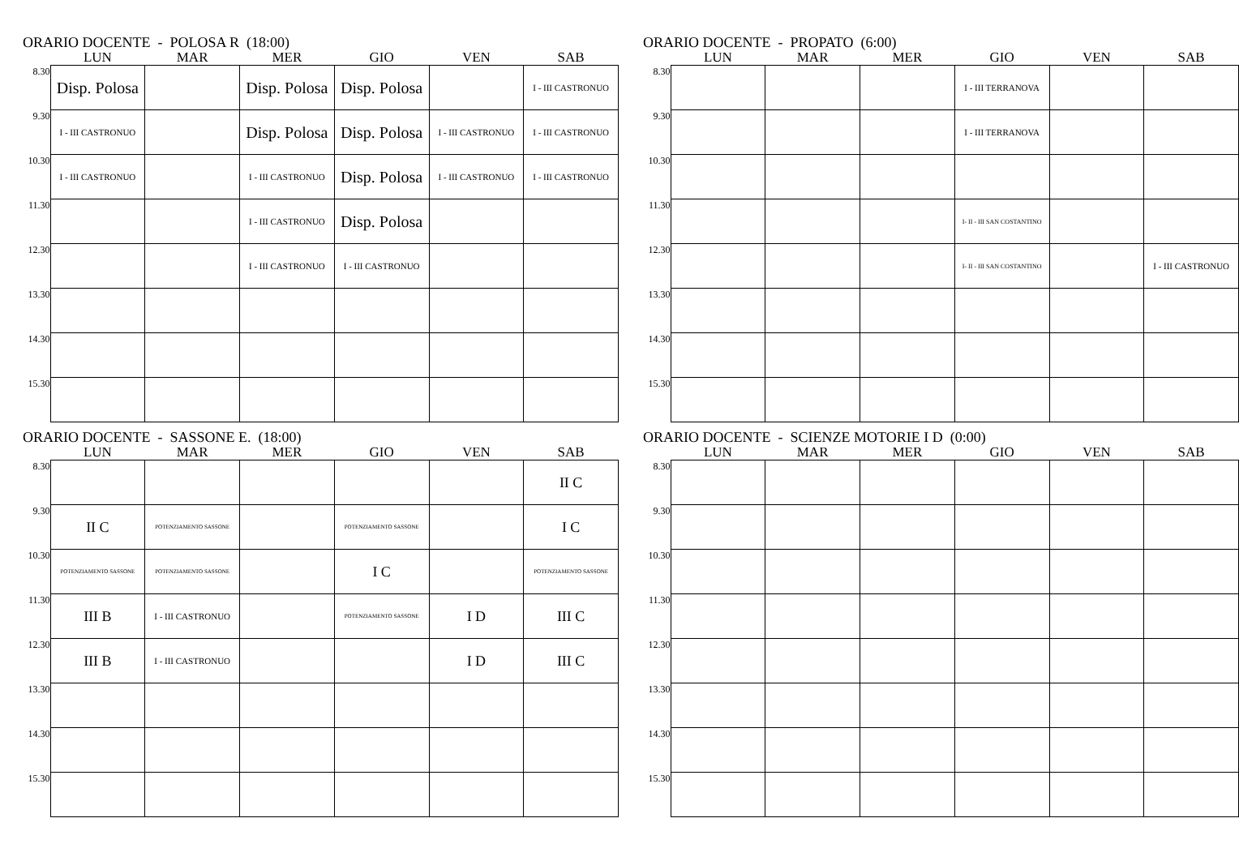ORARIO DOCENTE - POLOSA R (18:00)
| | LUN | MAR | MER | GIO | VEN | SAB |
| --- | --- | --- | --- | --- | --- | --- |
| 8.30 | Disp. Polosa | | Disp. Polosa | Disp. Polosa | | I - III CASTRONUO |
| 9.30 | I - III CASTRONUO | | Disp. Polosa | Disp. Polosa | I - III CASTRONUO | I - III CASTRONUO |
| 10.30 | I - III CASTRONUO | | I - III CASTRONUO | Disp. Polosa | I - III CASTRONUO | I - III CASTRONUO |
| 11.30 | | | I - III CASTRONUO | Disp. Polosa | | |
| 12.30 | | | I - III CASTRONUO | I - III CASTRONUO | | |
| 13.30 | | | | | | |
| 14.30 | | | | | | |
| 15.30 | | | | | | |
ORARIO DOCENTE - PROPATO (6:00)
| | LUN | MAR | MER | GIO | VEN | SAB |
| --- | --- | --- | --- | --- | --- | --- |
| 8.30 | | | | I - III TERRANOVA | | |
| 9.30 | | | | I - III TERRANOVA | | |
| 10.30 | | | | | | |
| 11.30 | | | | I- II - III SAN COSTANTINO | | |
| 12.30 | | | | I- II - III SAN COSTANTINO | | I - III CASTRONUO |
| 13.30 | | | | | | |
| 14.30 | | | | | | |
| 15.30 | | | | | | |
ORARIO DOCENTE - SASSONE E. (18:00)
| | LUN | MAR | MER | GIO | VEN | SAB |
| --- | --- | --- | --- | --- | --- | --- |
| 8.30 | | | | | | II C |
| 9.30 | II C | POTENZIAMENTO SASSONE | | POTENZIAMENTO SASSONE | | I C |
| 10.30 | POTENZIAMENTO SASSONE | POTENZIAMENTO SASSONE | | I C | | POTENZIAMENTO SASSONE |
| 11.30 | III B | I - III CASTRONUO | | POTENZIAMENTO SASSONE | I D | III C |
| 12.30 | III B | I - III CASTRONUO | | | I D | III C |
| 13.30 | | | | | | |
| 14.30 | | | | | | |
| 15.30 | | | | | | |
ORARIO DOCENTE - SCIENZE MOTORIE I D (0:00)
| | LUN | MAR | MER | GIO | VEN | SAB |
| --- | --- | --- | --- | --- | --- | --- |
| 8.30 | | | | | | |
| 9.30 | | | | | | |
| 10.30 | | | | | | |
| 11.30 | | | | | | |
| 12.30 | | | | | | |
| 13.30 | | | | | | |
| 14.30 | | | | | | |
| 15.30 | | | | | | |